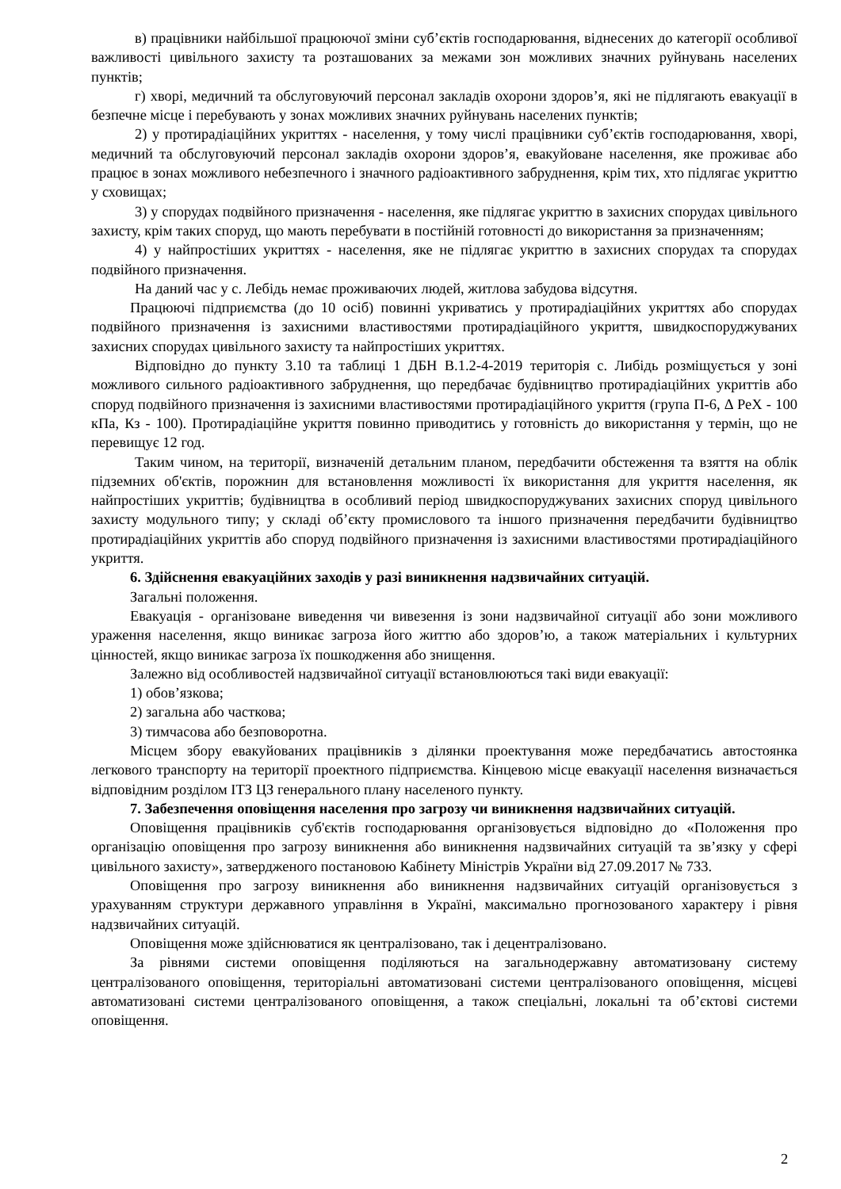в) працівники найбільшої працюючої зміни суб’єктів господарювання, віднесених до категорії особливої важливості цивільного захисту та розташованих за межами зон можливих значних руйнувань населених пунктів;
г) хворі, медичний та обслуговуючий персонал закладів охорони здоров’я, які не підлягають евакуації в безпечне місце і перебувають у зонах можливих значних руйнувань населених пунктів;
2) у протирадіаційних укриттях - населення, у тому числі працівники суб’єктів господарювання, хворі, медичний та обслуговуючий персонал закладів охорони здоров’я, евакуйоване населення, яке проживає або працює в зонах можливого небезпечного і значного радіоактивного забруднення, крім тих, хто підлягає укриттю у сховищах;
3) у спорудах подвійного призначення - населення, яке підлягає укриттю в захисних спорудах цивільного захисту, крім таких споруд, що мають перебувати в постійній готовності до використання за призначенням;
4) у найпростіших укриттях - населення, яке не підлягає укриттю в захисних спорудах та спорудах подвійного призначення.
На даний час у с. Лебідь немає проживаючих людей, житлова забудова відсутня.
Працюючі підприємства (до 10 осіб) повинні укриватись у протирадіаційних укриттях або спорудах подвійного призначення із захисними властивостями протирадіаційного укриття, швидкоспоруджуваних захисних спорудах цивільного захисту та найпростіших укриттях.
Відповідно до пункту 3.10 та таблиці 1 ДБН В.1.2-4-2019 територія с. Либідь розміщується у зоні можливого сильного радіоактивного забруднення, що передбачає будівництво протирадіаційних укриттів або споруд подвійного призначення із захисними властивостями протирадіаційного укриття (група П-6, Δ РеХ - 100 кПа, Кз - 100). Протирадіаційне укриття повинно приводитись у готовність до використання у термін, що не перевищує 12 год.
Таким чином, на території, визначеній детальним планом, передбачити обстеження та взяття на облік підземних об'єктів, порожнин для встановлення можливості їх використання для укриття населення, як найпростіших укриттів; будівництва в особливий період швидкоспоруджуваних захисних споруд цивільного захисту модульного типу; у складі об’єкту промислового та іншого призначення передбачити будівництво протирадіаційних укриттів або споруд подвійного призначення із захисними властивостями протирадіаційного укриття.
6. Здійснення евакуаційних заходів у разі виникнення надзвичайних ситуацій.
Загальні положення.
Евакуація - організоване виведення чи вивезення із зони надзвичайної ситуації або зони можливого ураження населення, якщо виникає загроза його життю або здоров’ю, а також матеріальних і культурних цінностей, якщо виникає загроза їх пошкодження або знищення.
Залежно від особливостей надзвичайної ситуації встановлюються такі види евакуації:
1) обов’язкова;
2) загальна або часткова;
3) тимчасова або безповоротна.
Місцем збору евакуйованих працівників з ділянки проектування може передбачатись автостоянка легкового транспорту на території проектного підприємства. Кінцевою місце евакуації населення визначається відповідним розділом ІТЗ ЦЗ генерального плану населеного пункту.
7. Забезпечення оповіщення населення про загрозу чи виникнення надзвичайних ситуацій.
Оповіщення працівників суб'єктів господарювання організовується відповідно до «Положення про організацію оповіщення про загрозу виникнення або виникнення надзвичайних ситуацій та зв’язку у сфері цивільного захисту», затвердженого постановою Кабінету Міністрів України від 27.09.2017 № 733.
Оповіщення про загрозу виникнення або виникнення надзвичайних ситуацій організовується з урахуванням структури державного управління в Україні, максимально прогнозованого характеру і рівня надзвичайних ситуацій.
Оповіщення може здійснюватися як централізовано, так і децентралізовано.
За рівнями системи оповіщення поділяються на загальнодержавну автоматизовану систему централізованого оповіщення, територіальні автоматизовані системи централізованого оповіщення, місцеві автоматизовані системи централізованого оповіщення, а також спеціальні, локальні та об’єктові системи оповіщення.
2